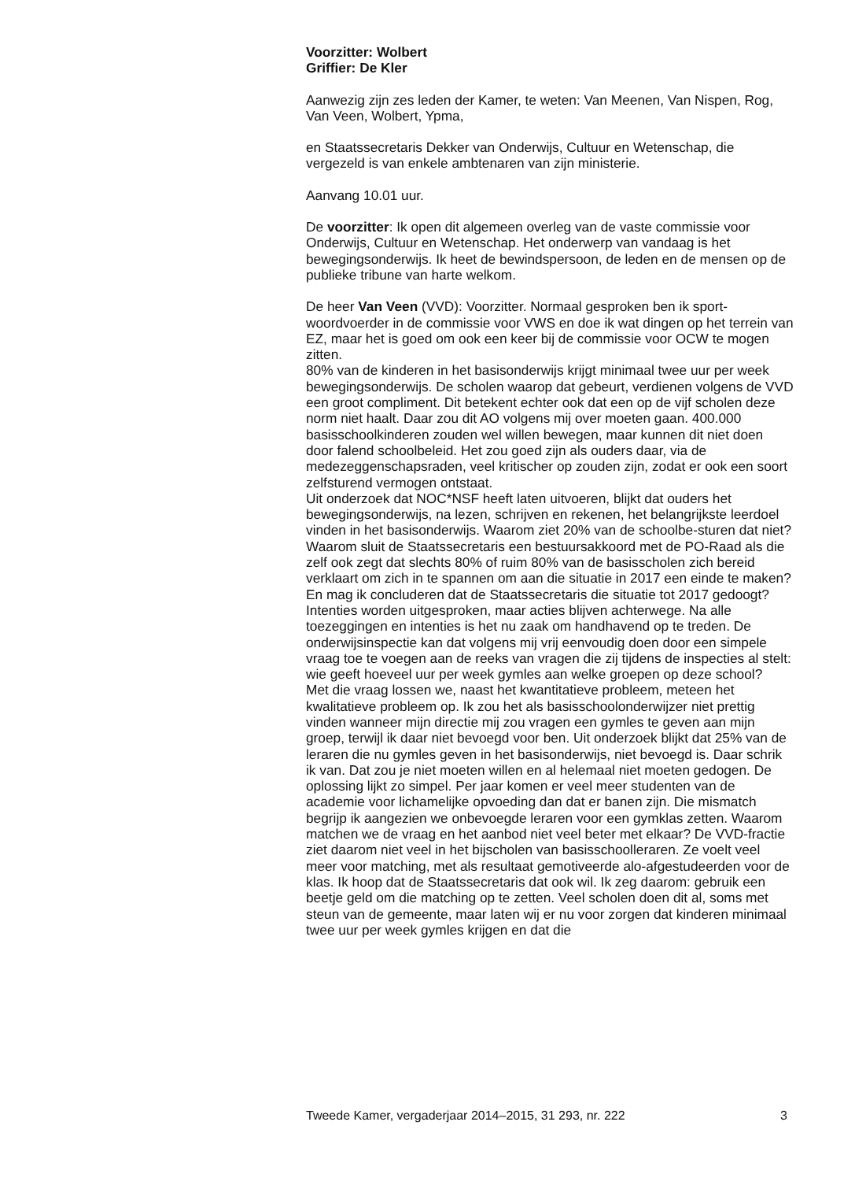Voorzitter: Wolbert
Griffier: De Kler
Aanwezig zijn zes leden der Kamer, te weten: Van Meenen, Van Nispen, Rog, Van Veen, Wolbert, Ypma,
en Staatssecretaris Dekker van Onderwijs, Cultuur en Wetenschap, die vergezeld is van enkele ambtenaren van zijn ministerie.
Aanvang 10.01 uur.
De voorzitter: Ik open dit algemeen overleg van de vaste commissie voor Onderwijs, Cultuur en Wetenschap. Het onderwerp van vandaag is het bewegingsonderwijs. Ik heet de bewindspersoon, de leden en de mensen op de publieke tribune van harte welkom.
De heer Van Veen (VVD): Voorzitter. Normaal gesproken ben ik sport-woordvoerder in de commissie voor VWS en doe ik wat dingen op het terrein van EZ, maar het is goed om ook een keer bij de commissie voor OCW te mogen zitten.
80% van de kinderen in het basisonderwijs krijgt minimaal twee uur per week bewegingsonderwijs. De scholen waarop dat gebeurt, verdienen volgens de VVD een groot compliment. Dit betekent echter ook dat een op de vijf scholen deze norm niet haalt. Daar zou dit AO volgens mij over moeten gaan. 400.000 basisschoolkinderen zouden wel willen bewegen, maar kunnen dit niet doen door falend schoolbeleid. Het zou goed zijn als ouders daar, via de medezeggenschapsraden, veel kritischer op zouden zijn, zodat er ook een soort zelfsturend vermogen ontstaat.
Uit onderzoek dat NOC*NSF heeft laten uitvoeren, blijkt dat ouders het bewegingsonderwijs, na lezen, schrijven en rekenen, het belangrijkste leerdoel vinden in het basisonderwijs. Waarom ziet 20% van de schoolbe-sturen dat niet? Waarom sluit de Staatssecretaris een bestuursakkoord met de PO-Raad als die zelf ook zegt dat slechts 80% of ruim 80% van de basisscholen zich bereid verklaart om zich in te spannen om aan die situatie in 2017 een einde te maken? En mag ik concluderen dat de Staatssecretaris die situatie tot 2017 gedoogt?
Intenties worden uitgesproken, maar acties blijven achterwege. Na alle toezeggingen en intenties is het nu zaak om handhavend op te treden. De onderwijsinspectie kan dat volgens mij vrij eenvoudig doen door een simpele vraag toe te voegen aan de reeks van vragen die zij tijdens de inspecties al stelt: wie geeft hoeveel uur per week gymles aan welke groepen op deze school?
Met die vraag lossen we, naast het kwantitatieve probleem, meteen het kwalitatieve probleem op. Ik zou het als basisschoolonderwijzer niet prettig vinden wanneer mijn directie mij zou vragen een gymles te geven aan mijn groep, terwijl ik daar niet bevoegd voor ben. Uit onderzoek blijkt dat 25% van de leraren die nu gymles geven in het basisonderwijs, niet bevoegd is. Daar schrik ik van. Dat zou je niet moeten willen en al helemaal niet moeten gedogen. De oplossing lijkt zo simpel. Per jaar komen er veel meer studenten van de academie voor lichamelijke opvoeding dan dat er banen zijn. Die mismatch begrijp ik aangezien we onbevoegde leraren voor een gymklas zetten. Waarom matchen we de vraag en het aanbod niet veel beter met elkaar? De VVD-fractie ziet daarom niet veel in het bijscholen van basisschoolleraren. Ze voelt veel meer voor matching, met als resultaat gemotiveerde alo-afgestudeerden voor de klas. Ik hoop dat de Staatssecretaris dat ook wil. Ik zeg daarom: gebruik een beetje geld om die matching op te zetten. Veel scholen doen dit al, soms met steun van de gemeente, maar laten wij er nu voor zorgen dat kinderen minimaal twee uur per week gymles krijgen en dat die
Tweede Kamer, vergaderjaar 2014–2015, 31 293, nr. 222 3